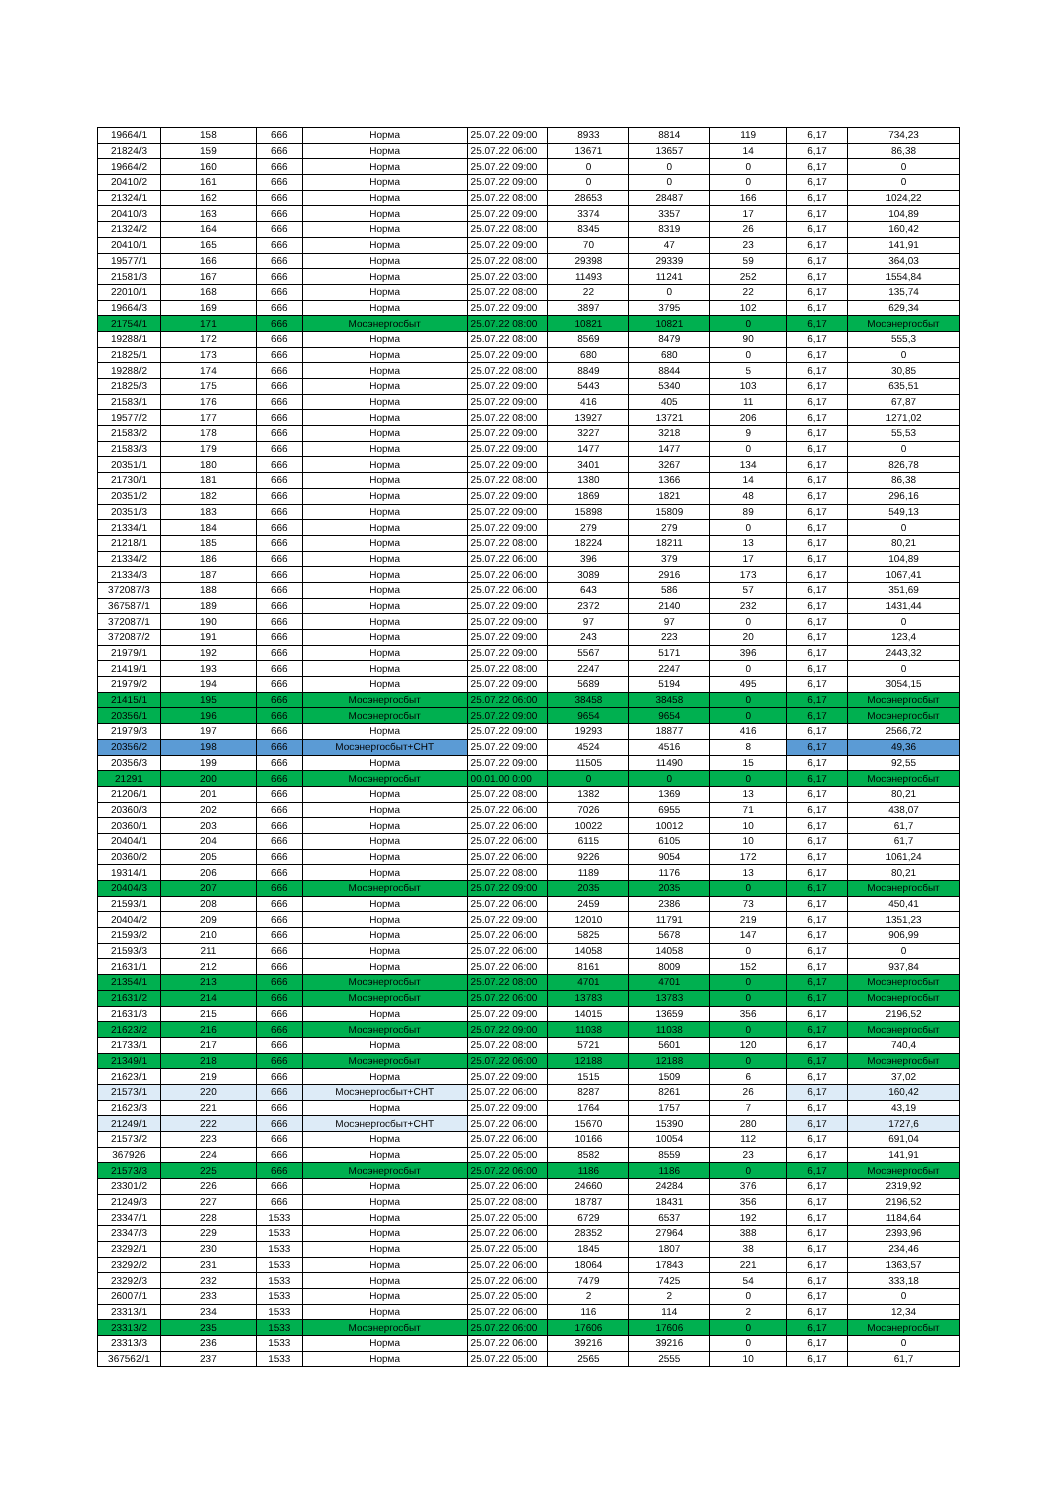| 19664/1 | 158 | 666 | Норма | 25.07.22 09:00 | 8933 | 8814 | 119 | 6,17 | 734,23 |
| 21824/3 | 159 | 666 | Норма | 25.07.22 06:00 | 13671 | 13657 | 14 | 6,17 | 86,38 |
| 19664/2 | 160 | 666 | Норма | 25.07.22 09:00 | 0 | 0 | 0 | 6,17 | 0 |
| 20410/2 | 161 | 666 | Норма | 25.07.22 09:00 | 0 | 0 | 0 | 6,17 | 0 |
| 21324/1 | 162 | 666 | Норма | 25.07.22 08:00 | 28653 | 28487 | 166 | 6,17 | 1024,22 |
| 20410/3 | 163 | 666 | Норма | 25.07.22 09:00 | 3374 | 3357 | 17 | 6,17 | 104,89 |
| 21324/2 | 164 | 666 | Норма | 25.07.22 08:00 | 8345 | 8319 | 26 | 6,17 | 160,42 |
| 20410/1 | 165 | 666 | Норма | 25.07.22 09:00 | 70 | 47 | 23 | 6,17 | 141,91 |
| 19577/1 | 166 | 666 | Норма | 25.07.22 08:00 | 29398 | 29339 | 59 | 6,17 | 364,03 |
| 21581/3 | 167 | 666 | Норма | 25.07.22 03:00 | 11493 | 11241 | 252 | 6,17 | 1554,84 |
| 22010/1 | 168 | 666 | Норма | 25.07.22 08:00 | 22 | 0 | 22 | 6,17 | 135,74 |
| 19664/3 | 169 | 666 | Норма | 25.07.22 09:00 | 3897 | 3795 | 102 | 6,17 | 629,34 |
| 21754/1 | 171 | 666 | Мосэнергосбыт | 25.07.22 08:00 | 10821 | 10821 | 0 | 6,17 | Мосэнергосбыт |
| 19288/1 | 172 | 666 | Норма | 25.07.22 08:00 | 8569 | 8479 | 90 | 6,17 | 555,3 |
| 21825/1 | 173 | 666 | Норма | 25.07.22 09:00 | 680 | 680 | 0 | 6,17 | 0 |
| 19288/2 | 174 | 666 | Норма | 25.07.22 08:00 | 8849 | 8844 | 5 | 6,17 | 30,85 |
| 21825/3 | 175 | 666 | Норма | 25.07.22 09:00 | 5443 | 5340 | 103 | 6,17 | 635,51 |
| 21583/1 | 176 | 666 | Норма | 25.07.22 09:00 | 416 | 405 | 11 | 6,17 | 67,87 |
| 19577/2 | 177 | 666 | Норма | 25.07.22 08:00 | 13927 | 13721 | 206 | 6,17 | 1271,02 |
| 21583/2 | 178 | 666 | Норма | 25.07.22 09:00 | 3227 | 3218 | 9 | 6,17 | 55,53 |
| 21583/3 | 179 | 666 | Норма | 25.07.22 09:00 | 1477 | 1477 | 0 | 6,17 | 0 |
| 20351/1 | 180 | 666 | Норма | 25.07.22 09:00 | 3401 | 3267 | 134 | 6,17 | 826,78 |
| 21730/1 | 181 | 666 | Норма | 25.07.22 08:00 | 1380 | 1366 | 14 | 6,17 | 86,38 |
| 20351/2 | 182 | 666 | Норма | 25.07.22 09:00 | 1869 | 1821 | 48 | 6,17 | 296,16 |
| 20351/3 | 183 | 666 | Норма | 25.07.22 09:00 | 15898 | 15809 | 89 | 6,17 | 549,13 |
| 21334/1 | 184 | 666 | Норма | 25.07.22 09:00 | 279 | 279 | 0 | 6,17 | 0 |
| 21218/1 | 185 | 666 | Норма | 25.07.22 08:00 | 18224 | 18211 | 13 | 6,17 | 80,21 |
| 21334/2 | 186 | 666 | Норма | 25.07.22 06:00 | 396 | 379 | 17 | 6,17 | 104,89 |
| 21334/3 | 187 | 666 | Норма | 25.07.22 06:00 | 3089 | 2916 | 173 | 6,17 | 1067,41 |
| 372087/3 | 188 | 666 | Норма | 25.07.22 06:00 | 643 | 586 | 57 | 6,17 | 351,69 |
| 367587/1 | 189 | 666 | Норма | 25.07.22 09:00 | 2372 | 2140 | 232 | 6,17 | 1431,44 |
| 372087/1 | 190 | 666 | Норма | 25.07.22 09:00 | 97 | 97 | 0 | 6,17 | 0 |
| 372087/2 | 191 | 666 | Норма | 25.07.22 09:00 | 243 | 223 | 20 | 6,17 | 123,4 |
| 21979/1 | 192 | 666 | Норма | 25.07.22 09:00 | 5567 | 5171 | 396 | 6,17 | 2443,32 |
| 21419/1 | 193 | 666 | Норма | 25.07.22 08:00 | 2247 | 2247 | 0 | 6,17 | 0 |
| 21979/2 | 194 | 666 | Норма | 25.07.22 09:00 | 5689 | 5194 | 495 | 6,17 | 3054,15 |
| 21415/1 | 195 | 666 | Мосэнергосбыт | 25.07.22 06:00 | 38458 | 38458 | 0 | 6,17 | Мосэнергосбыт |
| 20356/1 | 196 | 666 | Мосэнергосбыт | 25.07.22 09:00 | 9654 | 9654 | 0 | 6,17 | Мосэнергосбыт |
| 21979/3 | 197 | 666 | Норма | 25.07.22 09:00 | 19293 | 18877 | 416 | 6,17 | 2566,72 |
| 20356/2 | 198 | 666 | Мосэнергосбыт+СНТ | 25.07.22 09:00 | 4524 | 4516 | 8 | 6,17 | 49,36 |
| 20356/3 | 199 | 666 | Норма | 25.07.22 09:00 | 11505 | 11490 | 15 | 6,17 | 92,55 |
| 21291 | 200 | 666 | Мосэнергосбыт | 00.01.00 0:00 | 0 | 0 | 0 | 6,17 | Мосэнергосбыт |
| 21206/1 | 201 | 666 | Норма | 25.07.22 08:00 | 1382 | 1369 | 13 | 6,17 | 80,21 |
| 20360/3 | 202 | 666 | Норма | 25.07.22 06:00 | 7026 | 6955 | 71 | 6,17 | 438,07 |
| 20360/1 | 203 | 666 | Норма | 25.07.22 06:00 | 10022 | 10012 | 10 | 6,17 | 61,7 |
| 20404/1 | 204 | 666 | Норма | 25.07.22 06:00 | 6115 | 6105 | 10 | 6,17 | 61,7 |
| 20360/2 | 205 | 666 | Норма | 25.07.22 06:00 | 9226 | 9054 | 172 | 6,17 | 1061,24 |
| 19314/1 | 206 | 666 | Норма | 25.07.22 08:00 | 1189 | 1176 | 13 | 6,17 | 80,21 |
| 20404/3 | 207 | 666 | Мосэнергосбыт | 25.07.22 09:00 | 2035 | 2035 | 0 | 6,17 | Мосэнергосбыт |
| 21593/1 | 208 | 666 | Норма | 25.07.22 06:00 | 2459 | 2386 | 73 | 6,17 | 450,41 |
| 20404/2 | 209 | 666 | Норма | 25.07.22 09:00 | 12010 | 11791 | 219 | 6,17 | 1351,23 |
| 21593/2 | 210 | 666 | Норма | 25.07.22 06:00 | 5825 | 5678 | 147 | 6,17 | 906,99 |
| 21593/3 | 211 | 666 | Норма | 25.07.22 06:00 | 14058 | 14058 | 0 | 6,17 | 0 |
| 21631/1 | 212 | 666 | Норма | 25.07.22 06:00 | 8161 | 8009 | 152 | 6,17 | 937,84 |
| 21354/1 | 213 | 666 | Мосэнергосбыт | 25.07.22 08:00 | 4701 | 4701 | 0 | 6,17 | Мосэнергосбыт |
| 21631/2 | 214 | 666 | Мосэнергосбыт | 25.07.22 06:00 | 13783 | 13783 | 0 | 6,17 | Мосэнергосбыт |
| 21631/3 | 215 | 666 | Норма | 25.07.22 09:00 | 14015 | 13659 | 356 | 6,17 | 2196,52 |
| 21623/2 | 216 | 666 | Мосэнергосбыт | 25.07.22 09:00 | 11038 | 11038 | 0 | 6,17 | Мосэнергосбыт |
| 21733/1 | 217 | 666 | Норма | 25.07.22 08:00 | 5721 | 5601 | 120 | 6,17 | 740,4 |
| 21349/1 | 218 | 666 | Мосэнергосбыт | 25.07.22 06:00 | 12188 | 12188 | 0 | 6,17 | Мосэнергосбыт |
| 21623/1 | 219 | 666 | Норма | 25.07.22 09:00 | 1515 | 1509 | 6 | 6,17 | 37,02 |
| 21573/1 | 220 | 666 | Мосэнергосбыт+СНТ | 25.07.22 06:00 | 8287 | 8261 | 26 | 6,17 | 160,42 |
| 21623/3 | 221 | 666 | Норма | 25.07.22 09:00 | 1764 | 1757 | 7 | 6,17 | 43,19 |
| 21249/1 | 222 | 666 | Мосэнергосбыт+СНТ | 25.07.22 06:00 | 15670 | 15390 | 280 | 6,17 | 1727,6 |
| 21573/2 | 223 | 666 | Норма | 25.07.22 06:00 | 10166 | 10054 | 112 | 6,17 | 691,04 |
| 367926 | 224 | 666 | Норма | 25.07.22 05:00 | 8582 | 8559 | 23 | 6,17 | 141,91 |
| 21573/3 | 225 | 666 | Мосэнергосбыт | 25.07.22 06:00 | 1186 | 1186 | 0 | 6,17 | Мосэнергосбыт |
| 23301/2 | 226 | 666 | Норма | 25.07.22 06:00 | 24660 | 24284 | 376 | 6,17 | 2319,92 |
| 21249/3 | 227 | 666 | Норма | 25.07.22 08:00 | 18787 | 18431 | 356 | 6,17 | 2196,52 |
| 23347/1 | 228 | 1533 | Норма | 25.07.22 05:00 | 6729 | 6537 | 192 | 6,17 | 1184,64 |
| 23347/3 | 229 | 1533 | Норма | 25.07.22 06:00 | 28352 | 27964 | 388 | 6,17 | 2393,96 |
| 23292/1 | 230 | 1533 | Норма | 25.07.22 05:00 | 1845 | 1807 | 38 | 6,17 | 234,46 |
| 23292/2 | 231 | 1533 | Норма | 25.07.22 06:00 | 18064 | 17843 | 221 | 6,17 | 1363,57 |
| 23292/3 | 232 | 1533 | Норма | 25.07.22 06:00 | 7479 | 7425 | 54 | 6,17 | 333,18 |
| 26007/1 | 233 | 1533 | Норма | 25.07.22 05:00 | 2 | 2 | 0 | 6,17 | 0 |
| 23313/1 | 234 | 1533 | Норма | 25.07.22 06:00 | 116 | 114 | 2 | 6,17 | 12,34 |
| 23313/2 | 235 | 1533 | Мосэнергосбыт | 25.07.22 06:00 | 17606 | 17606 | 0 | 6,17 | Мосэнергосбыт |
| 23313/3 | 236 | 1533 | Норма | 25.07.22 06:00 | 39216 | 39216 | 0 | 6,17 | 0 |
| 367562/1 | 237 | 1533 | Норма | 25.07.22 05:00 | 2565 | 2555 | 10 | 6,17 | 61,7 |